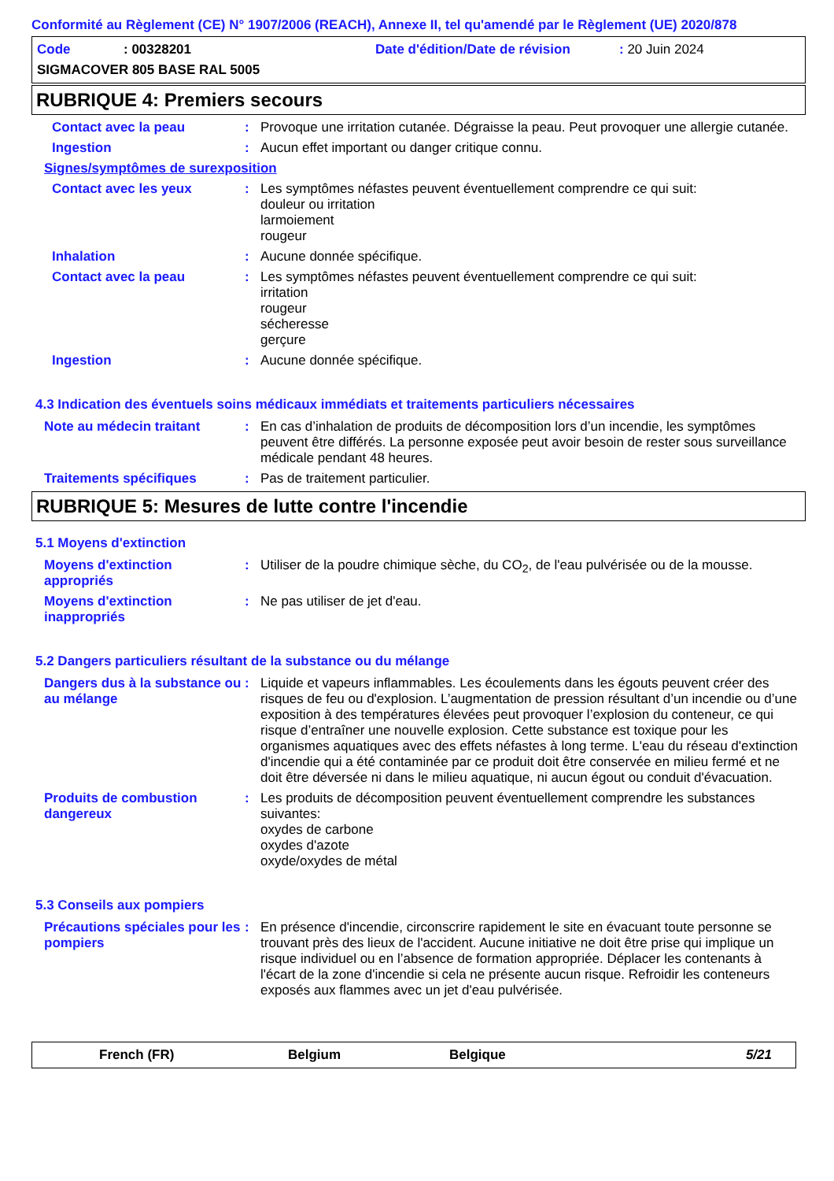Conformité au Règlement (CE) N° 1907/2006 (REACH), Annexe II, tel qu'amendé par le Règlement (UE) 2020/878
Code: 00328201 Date d'édition/Date de révision: 20 Juin 2024
SIGMACOVER 805 BASE RAL 5005
RUBRIQUE 4: Premiers secours
Contact avec la peau : Provoque une irritation cutanée. Dégraisse la peau. Peut provoquer une allergie cutanée.
Ingestion : Aucun effet important ou danger critique connu.
Signes/symptômes de surexposition
Contact avec les yeux : Les symptômes néfastes peuvent éventuellement comprendre ce qui suit:
douleur ou irritation
larmoiement
rougeur
Inhalation : Aucune donnée spécifique.
Contact avec la peau : Les symptômes néfastes peuvent éventuellement comprendre ce qui suit:
irritation
rougeur
sécheresse
gerçure
Ingestion : Aucune donnée spécifique.
4.3 Indication des éventuels soins médicaux immédiats et traitements particuliers nécessaires
Note au médecin traitant : En cas d’inhalation de produits de décomposition lors d’un incendie, les symptômes peuvent être différés. La personne exposée peut avoir besoin de rester sous surveillance médicale pendant 48 heures.
Traitements spécifiques : Pas de traitement particulier.
RUBRIQUE 5: Mesures de lutte contre l'incendie
5.1 Moyens d'extinction
Moyens d'extinction appropriés
: Utiliser de la poudre chimique sèche, du CO<sub>2</sub>, de l'eau pulvérisée ou de la mousse.
Moyens d'extinction inappropriés
: Ne pas utiliser de jet d'eau.
5.2 Dangers particuliers résultant de la substance ou du mélange
Dangers dus à la substance ou au mélange
: Liquide et vapeurs inflammables. Les écoulements dans les égouts peuvent créer des risques de feu ou d'explosion. L’augmentation de pression résultant d’un incendie ou d’une exposition à des températures élevées peut provoquer l’explosion du conteneur, ce qui risque d’entraîner une nouvelle explosion. Cette substance est toxique pour les organismes aquatiques avec des effets néfastes à long terme. L'eau du réseau d'extinction d'incendie qui a été contaminée par ce produit doit être conservée en milieu fermé et ne doit être déversée ni dans le milieu aquatique, ni aucun égout ou conduit d'évacuation.
Produits de combustion dangereux
: Les produits de décomposition peuvent éventuellement comprendre les substances suivantes:
oxydes de carbone
oxydes d'azote
oxyde/oxydes de métal
5.3 Conseils aux pompiers
Précautions spéciales pour les pompiers
: En présence d'incendie, circonscrire rapidement le site en évacuant toute personne se trouvant près des lieux de l'accident. Aucune initiative ne doit être prise qui implique un risque individuel ou en l’absence de formation appropriée. Déplacer les contenants à l'écart de la zone d'incendie si cela ne présente aucun risque. Refroidir les conteneurs exposés aux flammes avec un jet d'eau pulvérisée.
French (FR) Belgium Belgique 5/21